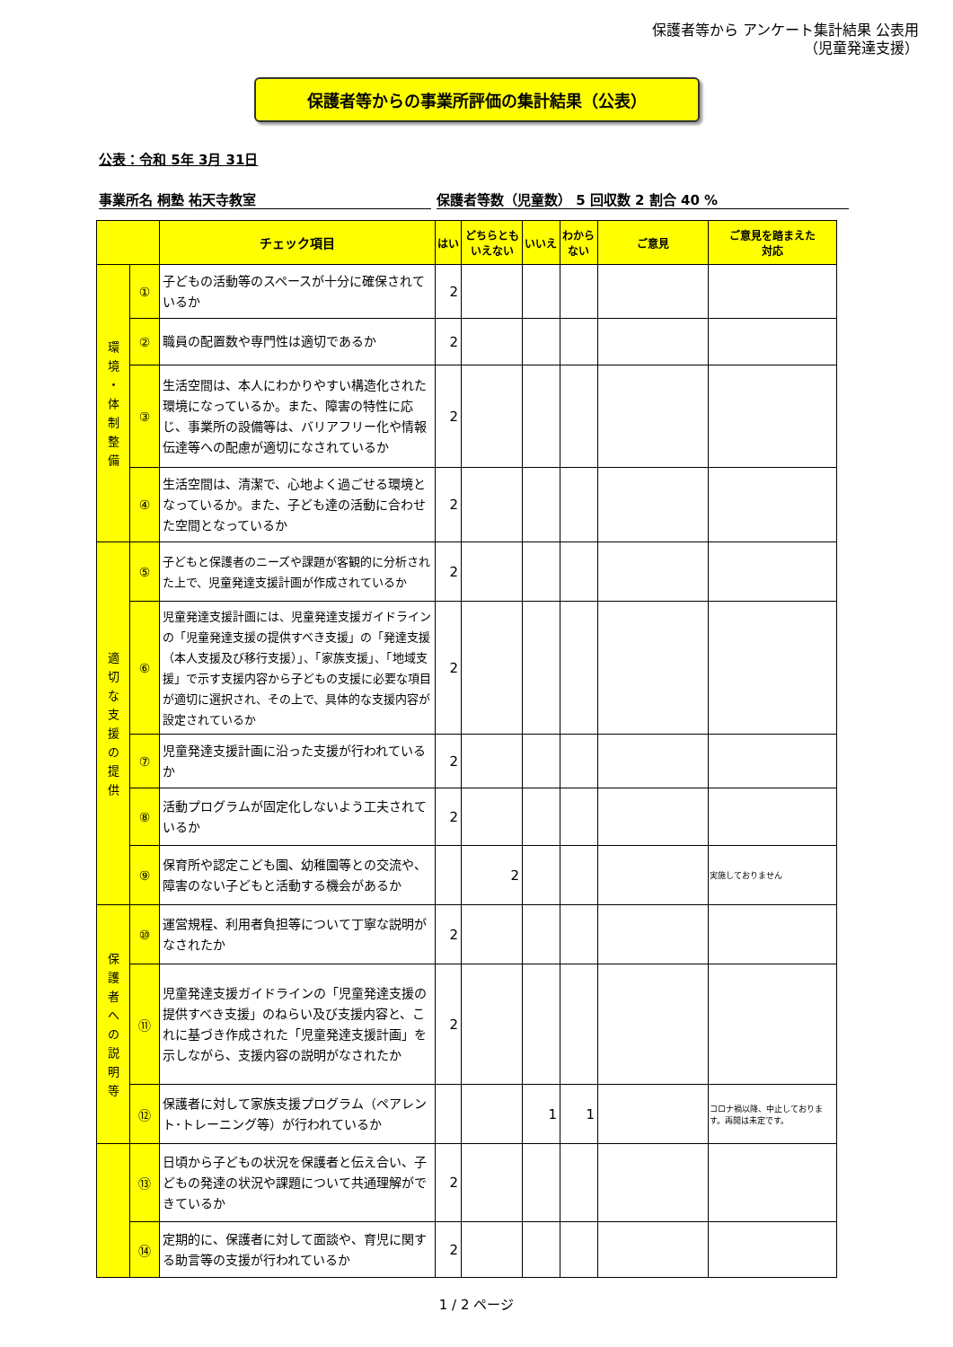保護者等から アンケート集計結果 公表用
（児童発達支援）
保護者等からの事業所評価の集計結果（公表）
公表：令和 5年 3月 31日
事業所名 桐塾 祐天寺教室 保護者等数（児童数） 5 回収数 2 割合 40 %
| | | チェック項目 | はい | どちらとも いえない | いいえ | わから ない | ご意見 | ご意見を踏まえた 対応 |
| --- | --- | --- | --- | --- | --- | --- | --- | --- |
| 環 境 ・ 体 制 整 備 | ① | 子どもの活動等のスペースが十分に確保されているか | 2 | | | | | |
| | ② | 職員の配置数や専門性は適切であるか | 2 | | | | | |
| | ③ | 生活空間は、本人にわかりやすい構造化された環境になっているか。また、障害の特性に応じ、事業所の設備等は、バリアフリー化や情報伝達等への配慮が適切になされているか | 2 | | | | | |
| | ④ | 生活空間は、清潔で、心地よく過ごせる環境となっているか。また、子ども達の活動に合わせた空間となっているか | 2 | | | | | |
| 適 切 な 支 援 の 提 供 | ⑤ | 子どもと保護者のニーズや課題が客観的に分析された上で、児童発達支援計画が作成されているか | 2 | | | | | |
| | ⑥ | 児童発達支援計画には、児童発達支援ガイドラインの「児童発達支援の提供すべき支援」の「発達支援（本人支援及び移行支援）」、「家族支援」、「地域支援」で示す支援内容から子どもの支援に必要な項目が適切に選択され、その上で、具体的な支援内容が設定されているか | 2 | | | | | |
| | ⑦ | 児童発達支援計画に沿った支援が行われているか | 2 | | | | | |
| | ⑧ | 活動プログラムが固定化しないよう工夫されているか | 2 | | | | | |
| | ⑨ | 保育所や認定こども園、幼稚園等との交流や、障害のない子どもと活動する機会があるか | | 2 | | | | 実施しておりません |
| 保 護 者 へ の 説 明 等 | ⑩ | 運営規程、利用者負担等について丁寧な説明がなされたか | 2 | | | | | |
| | ⑪ | 児童発達支援ガイドラインの「児童発達支援の提供すべき支援」のねらい及び支援内容と、これに基づき作成された「児童発達支援計画」を示しながら、支援内容の説明がなされたか | 2 | | | | | |
| | ⑫ | 保護者に対して家族支援プログラム（ペアレント･トレーニング等）が行われているか | | | 1 | 1 | | コロナ禍以降、中止しております。再開は未定です。 |
| | ⑬ | 日頃から子どもの状況を保護者と伝え合い、子どもの発達の状況や課題について共通理解ができているか | 2 | | | | | |
| | ⑭ | 定期的に、保護者に対して面談や、育児に関する助言等の支援が行われているか | 2 | | | | | |
1 / 2 ページ